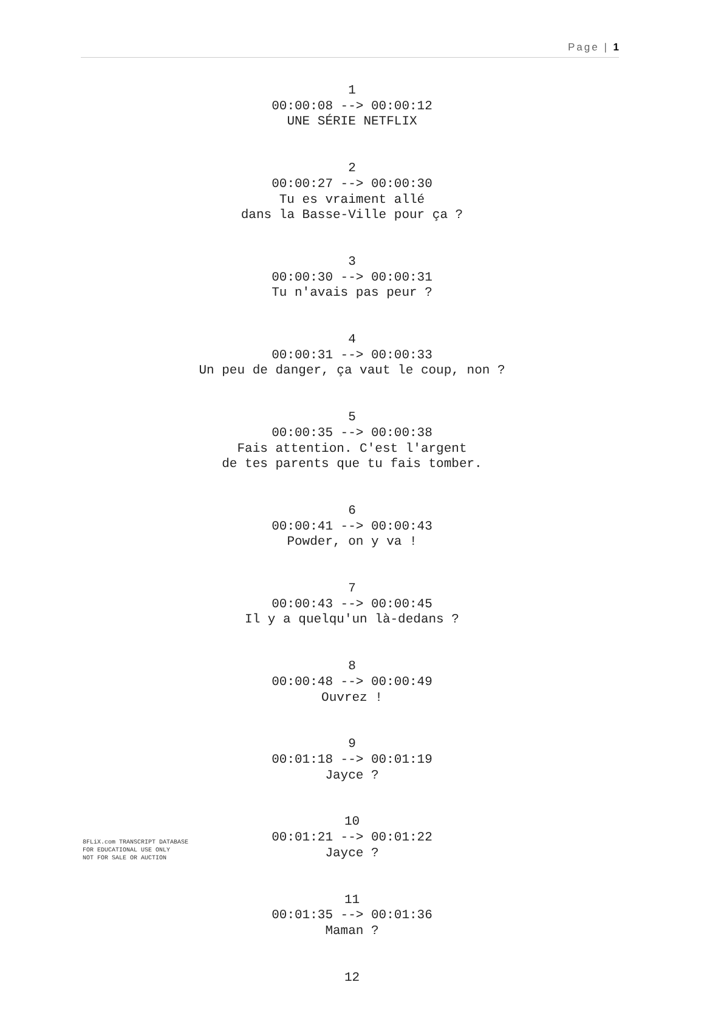Page | 1
1
00:00:08 --> 00:00:12
UNE SÉRIE NETFLIX
2
00:00:27 --> 00:00:30
Tu es vraiment allé
dans la Basse-Ville pour ça ?
3
00:00:30 --> 00:00:31
Tu n'avais pas peur ?
4
00:00:31 --> 00:00:33
Un peu de danger, ça vaut le coup, non ?
5
00:00:35 --> 00:00:38
Fais attention. C'est l'argent
de tes parents que tu fais tomber.
6
00:00:41 --> 00:00:43
Powder, on y va !
7
00:00:43 --> 00:00:45
Il y a quelqu'un là-dedans ?
8
00:00:48 --> 00:00:49
Ouvrez !
9
00:01:18 --> 00:01:19
Jayce ?
10
00:01:21 --> 00:01:22
Jayce ?
11
00:01:35 --> 00:01:36
Maman ?
12
8FLiX.com TRANSCRIPT DATABASE
FOR EDUCATIONAL USE ONLY
NOT FOR SALE OR AUCTION